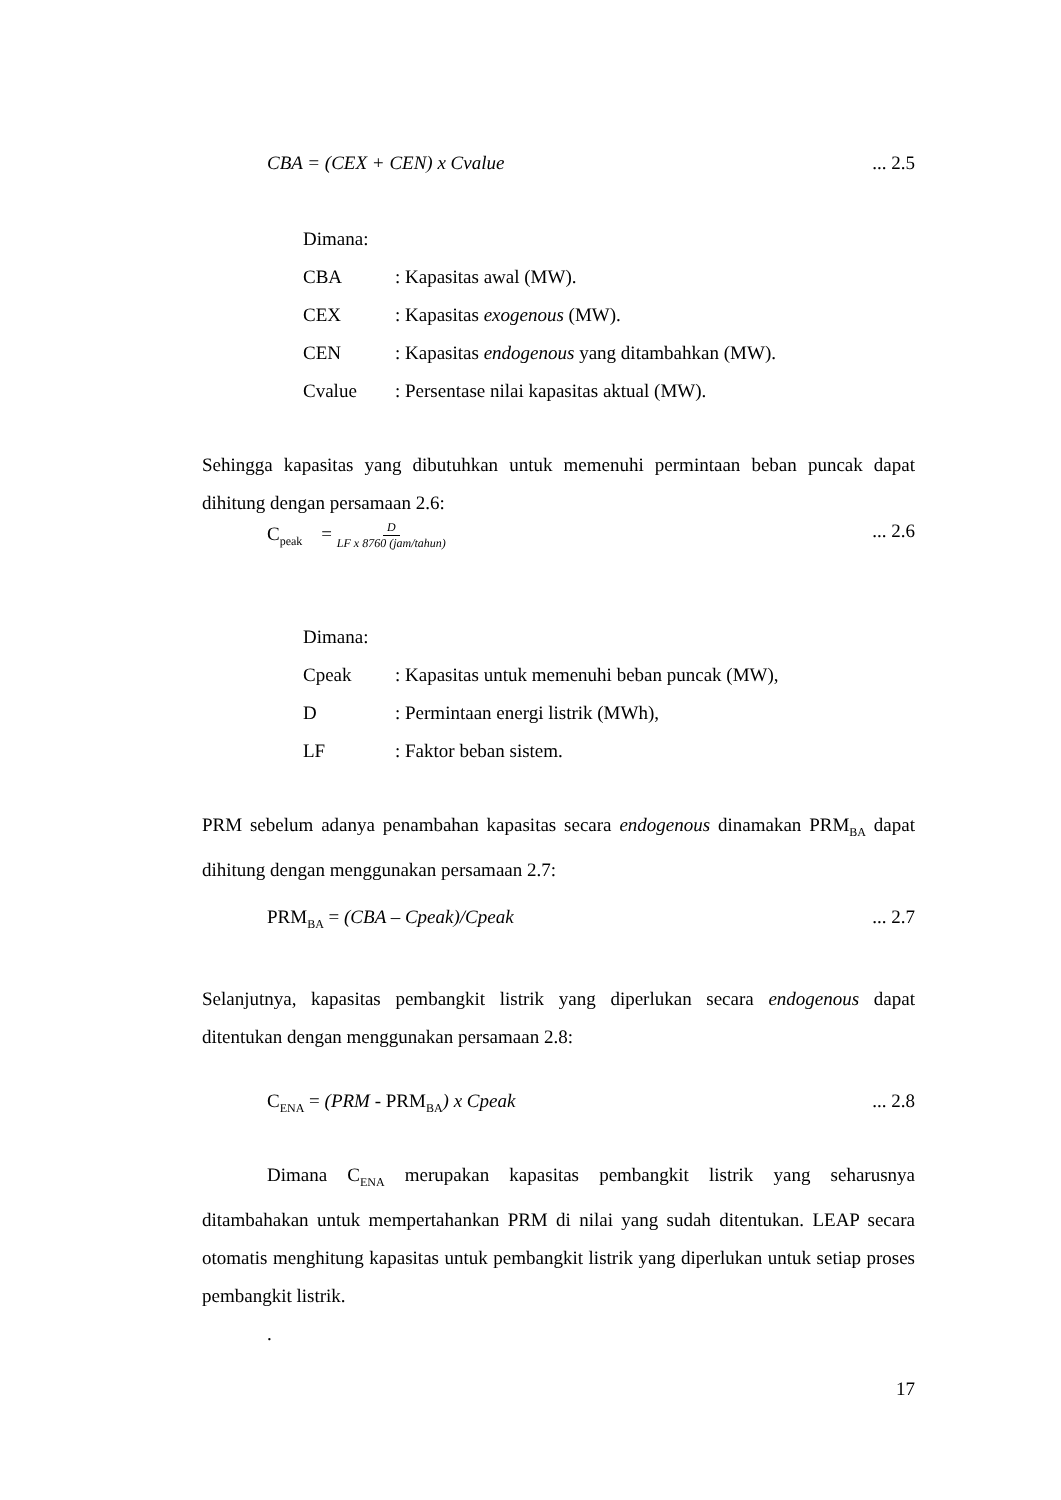CBA = (CEX + CEN) x Cvalue... 2.5
Dimana:
CBA: Kapasitas awal (MW).
CEX: Kapasitas exogenous (MW).
CEN: Kapasitas endogenous yang ditambahkan (MW).
Cvalue: Persentase nilai kapasitas aktual (MW).
Sehingga kapasitas yang dibutuhkan untuk memenuhi permintaan beban puncak dapat dihitung dengan persamaan 2.6:
C<sub>peak</sub> = D LF x 8760 (jam/tahun)... 2.6
Dimana:
Cpeak: Kapasitas untuk memenuhi beban puncak (MW),
D: Permintaan energi listrik (MWh),
LF: Faktor beban sistem.
PRM sebelum adanya penambahan kapasitas secara endogenous dinamakan PRM<sub>BA</sub> dapat dihitung dengan menggunakan persamaan 2.7:
PRM<sub>BA</sub> = (CBA – Cpeak)/Cpeak... 2.7
Selanjutnya, kapasitas pembangkit listrik yang diperlukan secara endogenous dapat ditentukan dengan menggunakan persamaan 2.8:
C<sub>ENA</sub> = (PRM - PRM<sub>BA</sub>) x Cpeak... 2.8
Dimana C<sub>ENA</sub> merupakan kapasitas pembangkit listrik yang seharusnya ditambahakan untuk mempertahankan PRM di nilai yang sudah ditentukan. LEAP secara otomatis menghitung kapasitas untuk pembangkit listrik yang diperlukan untuk setiap proses pembangkit listrik.
.
17